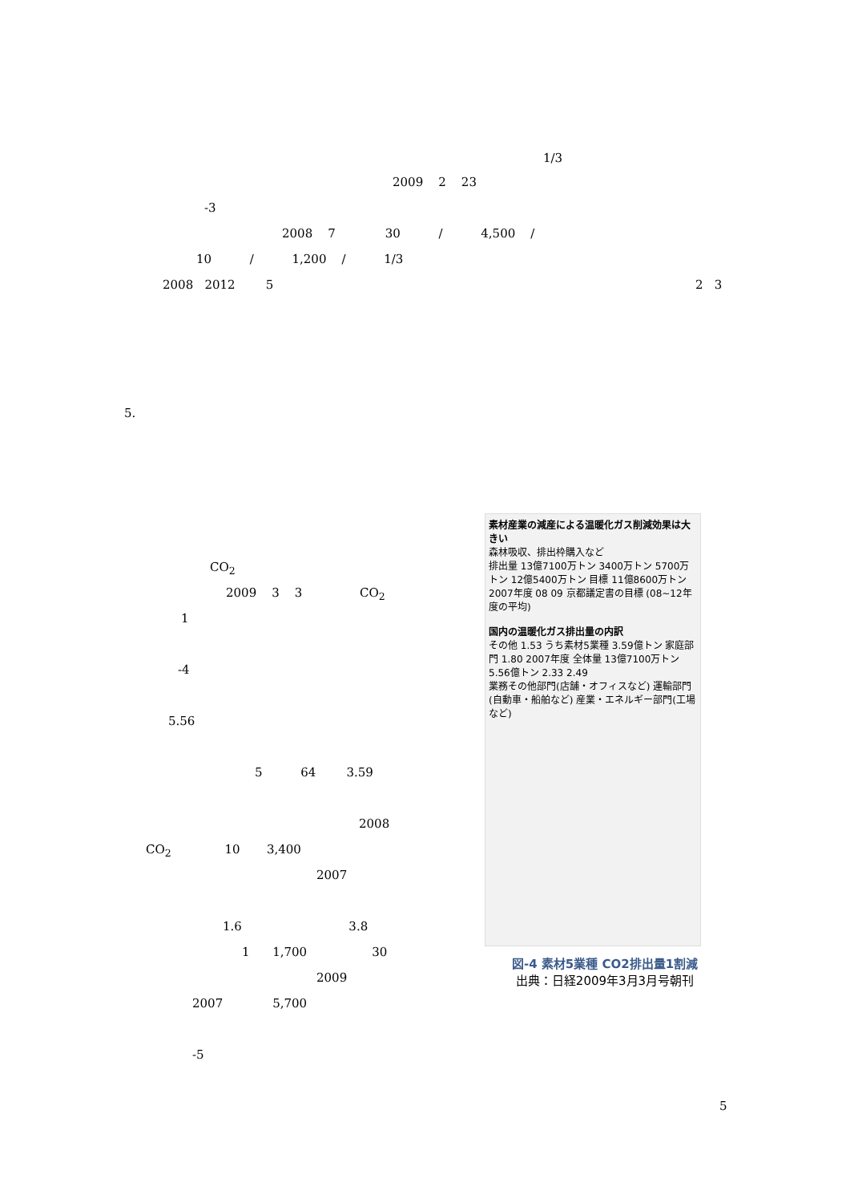1/3
2009 2 23
-3
2008 7 30 / 4,500 /
10 / 1,200 / 1/3
2008 2012 5
2 3
5.
CO<sub>2</sub>
2009 3 3 CO<sub>2</sub>
1
-4
5.56
5 64 3.59
2008
CO<sub>2</sub> 10 3,400
2007
1.6 3.8
1 1,700 30
2009
2007 5,700
-5
5
素材産業の減産による温暖化ガス削減効果は大きい
森林吸収、排出枠購入など
排出量 13億7100万トン 3400万トン 5700万トン 12億5400万トン 目標 11億8600万トン
2007年度 08 09 京都議定書の目標 (08~12年度の平均)
国内の温暖化ガス排出量の内訳
その他 1.53 うち素材5業種 3.59億トン 家庭部門 1.80 2007年度 全体量 13億7100万トン 5.56億トン 2.33 2.49
業務その他部門(店舗・オフィスなど) 運輸部門(自動車・船舶など) 産業・エネルギー部門(工場など)
図-4 素材5業種 CO2排出量1割減
出典：日経2009年3月3月号朝刊